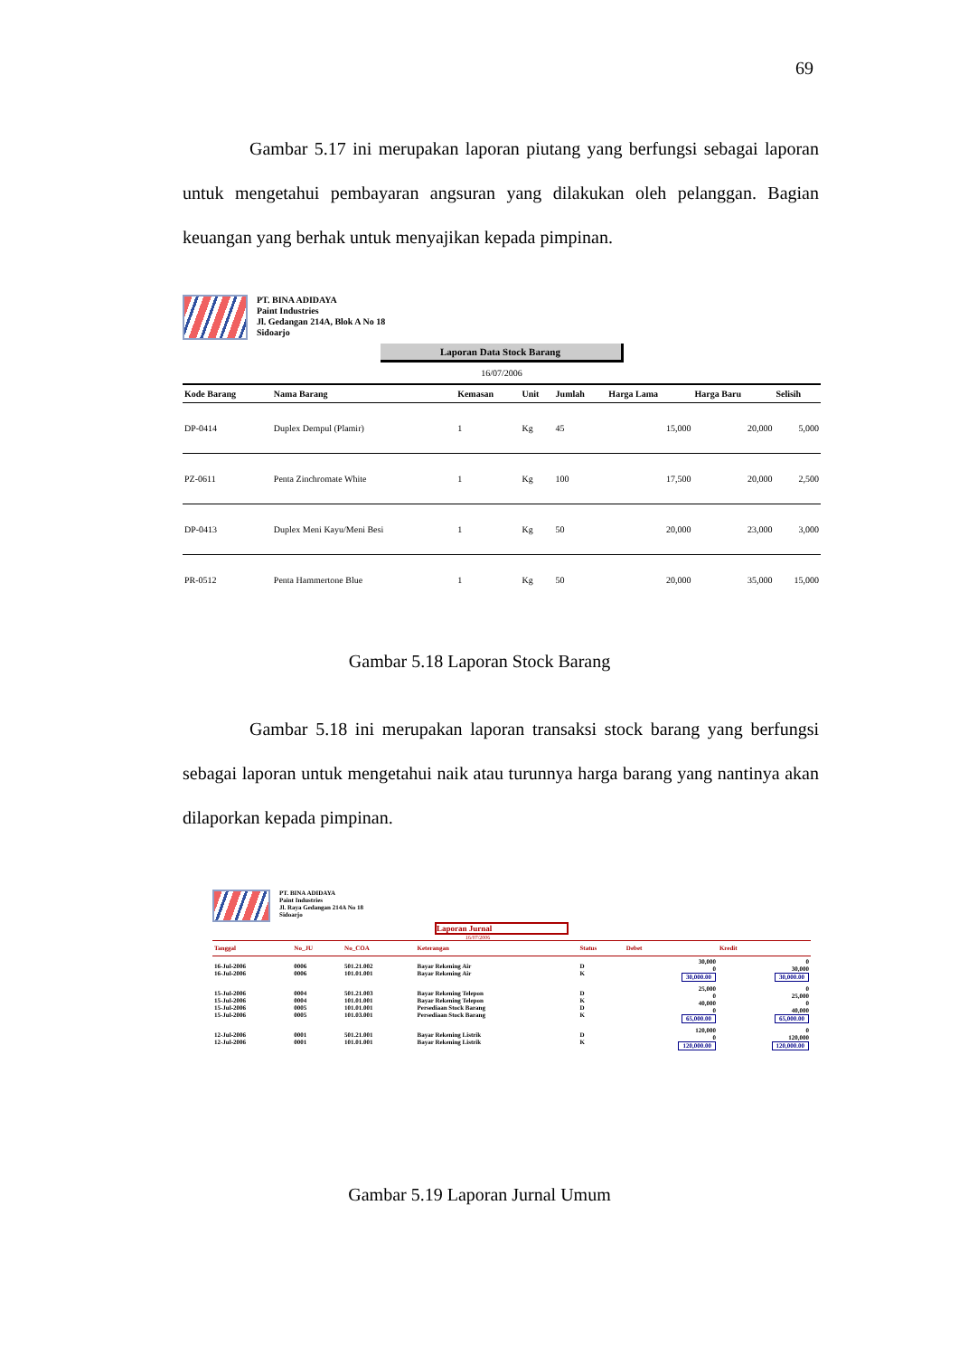69
Gambar 5.17 ini merupakan laporan piutang yang berfungsi sebagai laporan untuk mengetahui pembayaran angsuran yang dilakukan oleh pelanggan. Bagian keuangan yang berhak untuk menyajikan kepada pimpinan.
PT. BINA ADIDAYA
Paint Industries
Jl. Gedangan 214A, Blok A No 18
Sidoarjo
Laporan Data Stock Barang
16/07/2006
| Kode Barang | Nama Barang | Kemasan | Unit | Jumlah | Harga Lama | Harga Baru | Selisih |
| --- | --- | --- | --- | --- | --- | --- | --- |
| DP-0414 | Duplex Dempul (Plamir) | 1 | Kg | 45 | 15,000 | 20,000 | 5,000 |
| PZ-0611 | Penta Zinchromate White | 1 | Kg | 100 | 17,500 | 20,000 | 2,500 |
| DP-0413 | Duplex Meni Kayu/Meni Besi | 1 | Kg | 50 | 20,000 | 23,000 | 3,000 |
| PR-0512 | Penta Hammertone Blue | 1 | Kg | 50 | 20,000 | 35,000 | 15,000 |
Gambar 5.18 Laporan Stock Barang
Gambar 5.18 ini merupakan laporan transaksi stock barang yang berfungsi sebagai laporan untuk mengetahui naik atau turunnya harga barang yang nantinya akan dilaporkan kepada pimpinan.
PT. BINA ADIDAYA
Paint Industries
Jl. Raya Gedangan 214A No 18
Sidoarjo
Laporan Jurnal
16/07/2006
| Tanggal | No_JU | No_COA | Keterangan | Status | Debet | Kredit |
| --- | --- | --- | --- | --- | --- | --- |
| 16-Jul-2006 16-Jul-2006 | 0006 0006 | 501.21.002 101.01.001 | Bayar Rekening Air Bayar Rekening Air | D K | 30,000 0 30,000.00 | 0 30,000 30,000.00 |
| 15-Jul-2006 15-Jul-2006 15-Jul-2006 15-Jul-2006 | 0004 0004 0005 0005 | 501.21.003 101.01.001 101.01.001 101.03.001 | Bayar Rekening Telepon Bayar Rekening Telepon Persediaan Stock Barang Persediaan Stock Barang | D K D K | 25,000 0 40,000 0 65,000.00 | 0 25,000 0 40,000 65,000.00 |
| 12-Jul-2006 12-Jul-2006 | 0001 0001 | 501.21.001 101.01.001 | Bayar Rekening Listrik Bayar Rekening Listrik | D K | 120,000 0 120,000.00 | 0 120,000 120,000.00 |
Gambar 5.19 Laporan Jurnal Umum